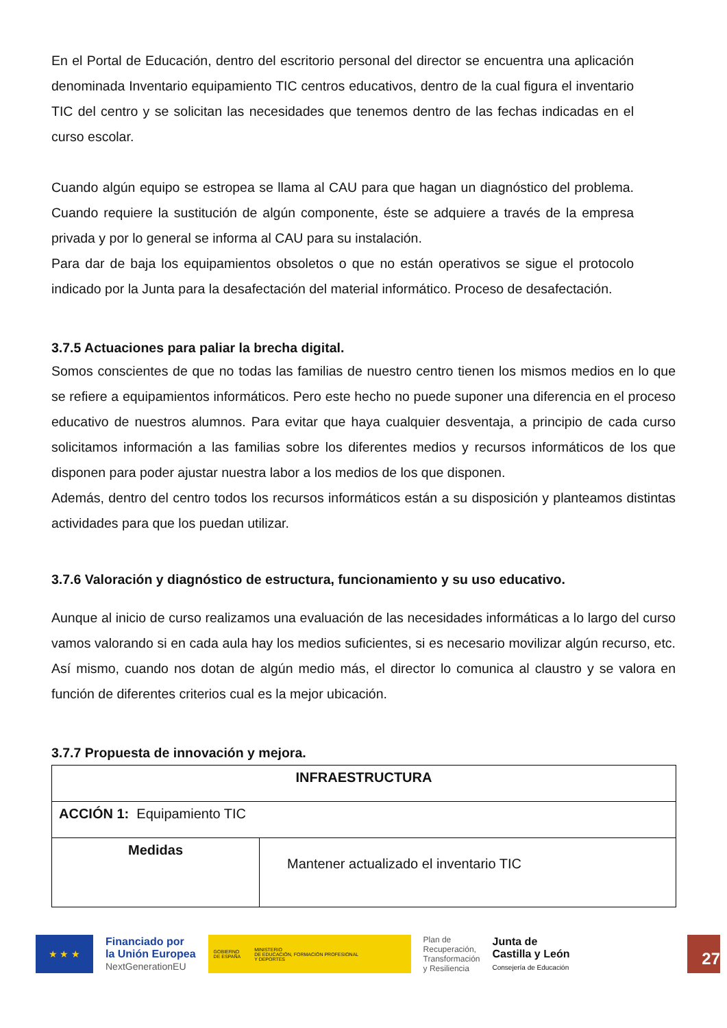En el Portal de Educación, dentro del escritorio personal del director se encuentra una aplicación denominada Inventario equipamiento TIC centros educativos, dentro de la cual figura el inventario TIC del centro y se solicitan las necesidades que tenemos dentro de las fechas indicadas en el curso escolar.
Cuando algún equipo se estropea se llama al CAU para que hagan un diagnóstico del problema. Cuando requiere la sustitución de algún componente, éste se adquiere a través de la empresa privada y por lo general se informa al CAU para su instalación.
Para dar de baja los equipamientos obsoletos o que no están operativos se sigue el protocolo indicado por la Junta para la desafectación del material informático. Proceso de desafectación.
3.7.5 Actuaciones para paliar la brecha digital.
Somos conscientes de que no todas las familias de nuestro centro tienen los mismos medios en lo que se refiere a equipamientos informáticos. Pero este hecho no puede suponer una diferencia en el proceso educativo de nuestros alumnos. Para evitar que haya cualquier desventaja, a principio de cada curso solicitamos información a las familias sobre los diferentes medios y recursos informáticos de los que disponen para poder ajustar nuestra labor a los medios de los que disponen.
Además, dentro del centro todos los recursos informáticos están a su disposición y planteamos distintas actividades para que los puedan utilizar.
3.7.6 Valoración y diagnóstico de estructura, funcionamiento y su uso educativo.
Aunque al inicio de curso realizamos una evaluación de las necesidades informáticas a lo largo del curso vamos valorando si en cada aula hay los medios suficientes, si es necesario movilizar algún recurso, etc. Así mismo, cuando nos dotan de algún medio más, el director lo comunica al claustro y se valora en función de diferentes criterios cual es la mejor ubicación.
3.7.7 Propuesta de innovación y mejora.
| INFRAESTRUCTURA | |
| ACCIÓN 1: Equipamiento TIC | |
| Medidas | Mantener actualizado el inventario TIC |
★ ★ ★
Financiado por
la Unión Europea
NextGenerationEU
GOBIERNO
DE ESPAÑA MINISTERIO
DE EDUCACIÓN, FORMACIÓN PROFESIONAL
Y DEPORTES
Plan de
Recuperación,
Transformación
y Resiliencia
Junta de
Castilla y León
Consejería de Educación
27